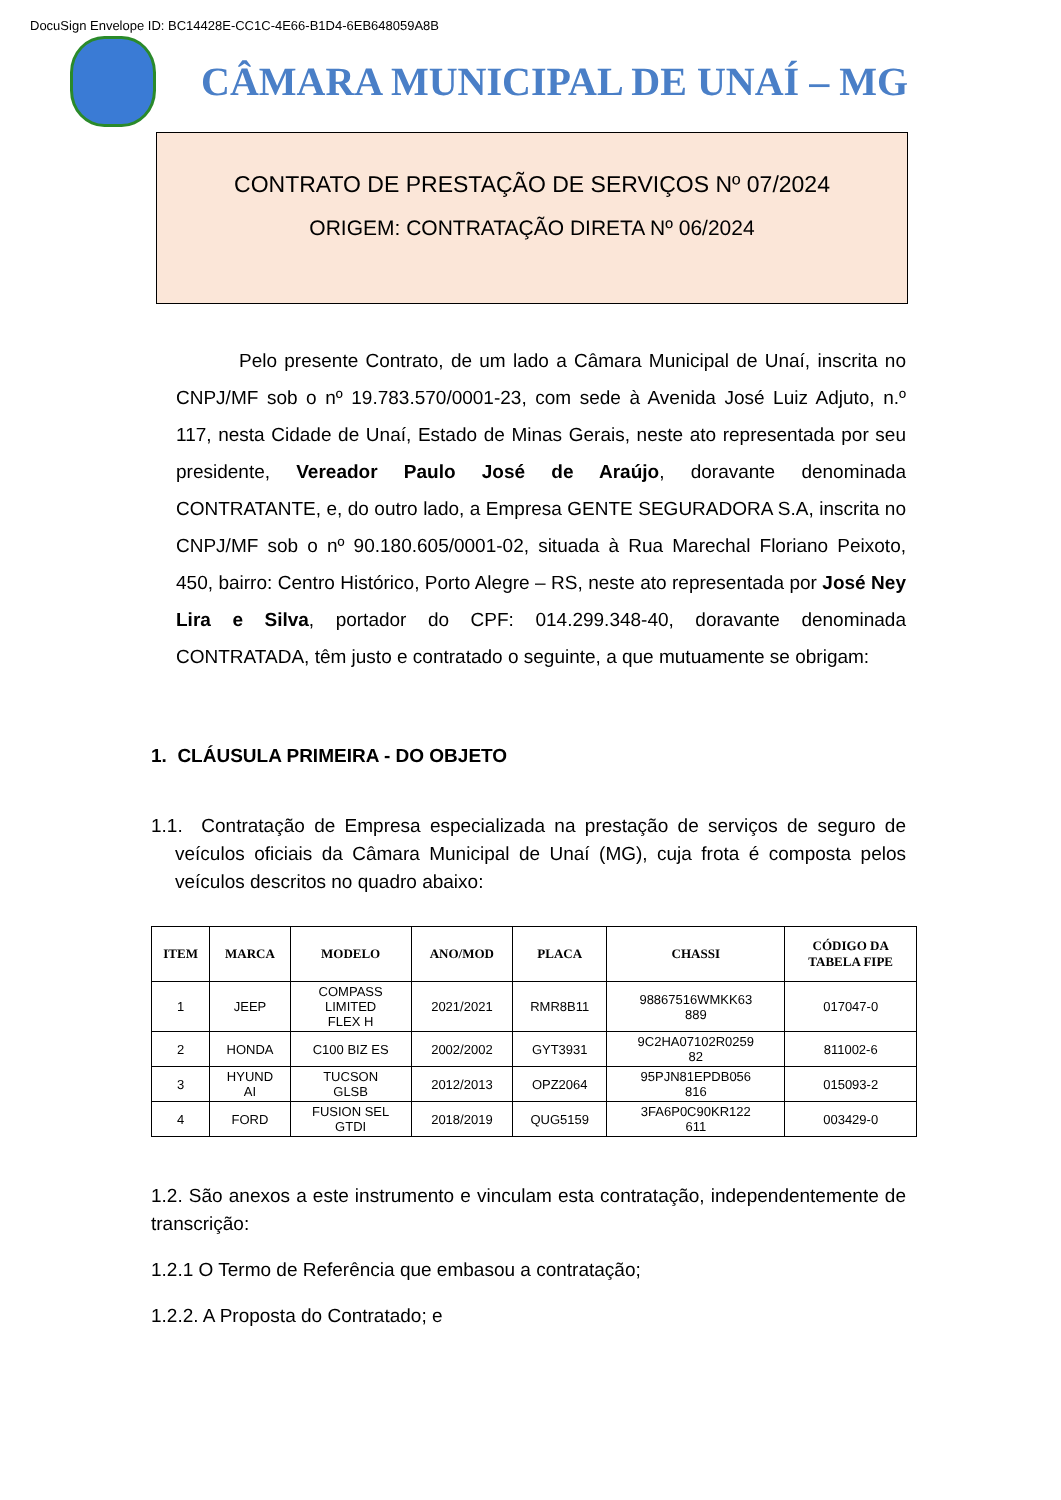DocuSign Envelope ID: BC14428E-CC1C-4E66-B1D4-6EB648059A8B
CÂMARA MUNICIPAL DE UNAÍ – MG
CONTRATO DE PRESTAÇÃO DE SERVIÇOS Nº 07/2024
ORIGEM: CONTRATAÇÃO DIRETA Nº 06/2024
Pelo presente Contrato, de um lado a Câmara Municipal de Unaí, inscrita no CNPJ/MF sob o nº 19.783.570/0001-23, com sede à Avenida José Luiz Adjuto, n.º 117, nesta Cidade de Unaí, Estado de Minas Gerais, neste ato representada por seu presidente, Vereador Paulo José de Araújo, doravante denominada CONTRATANTE, e, do outro lado, a Empresa GENTE SEGURADORA S.A, inscrita no CNPJ/MF sob o nº 90.180.605/0001-02, situada à Rua Marechal Floriano Peixoto, 450, bairro: Centro Histórico, Porto Alegre – RS, neste ato representada por José Ney Lira e Silva, portador do CPF: 014.299.348-40, doravante denominada CONTRATADA, têm justo e contratado o seguinte, a que mutuamente se obrigam:
1. CLÁUSULA PRIMEIRA - DO OBJETO
1.1. Contratação de Empresa especializada na prestação de serviços de seguro de veículos oficiais da Câmara Municipal de Unaí (MG), cuja frota é composta pelos veículos descritos no quadro abaixo:
| ITEM | MARCA | MODELO | ANO/MOD | PLACA | CHASSI | CÓDIGO DA TABELA FIPE |
| --- | --- | --- | --- | --- | --- | --- |
| 1 | JEEP | COMPASS LIMITED FLEX H | 2021/2021 | RMR8B11 | 98867516WMKK63 889 | 017047-0 |
| 2 | HONDA | C100 BIZ ES | 2002/2002 | GYT3931 | 9C2HA07102R0259 82 | 811002-6 |
| 3 | HYUND AI | TUCSON GLSB | 2012/2013 | OPZ2064 | 95PJN81EPDB056 816 | 015093-2 |
| 4 | FORD | FUSION SEL GTDI | 2018/2019 | QUG5159 | 3FA6P0C90KR122 611 | 003429-0 |
1.2. São anexos a este instrumento e vinculam esta contratação, independentemente de transcrição:
1.2.1 O Termo de Referência que embasou a contratação;
1.2.2. A Proposta do Contratado; e